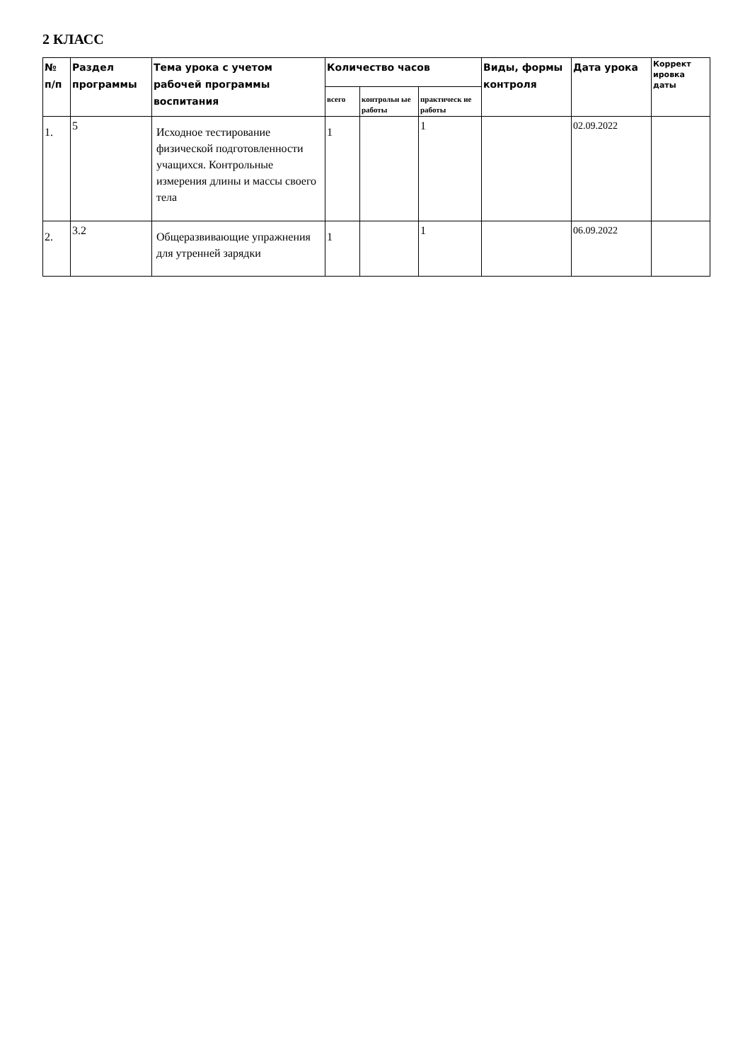2 КЛАСС
| № п/п | Раздел программы | Тема урока с учетом рабочей программы воспитания | Количество часов | | | Виды, формы контроля | Дата урока | Коррект ировка даты |
| --- | --- | --- | --- | --- | --- | --- | --- | --- |
| | | | всего | контрольн ые работы | практическ ие работы | | | |
| 1. | 5 | Исходное тестирование физической подготовленности учащихся. Контрольные измерения длины и массы своего тела | 1 | | 1 | | 02.09.2022 | |
| 2. | 3.2 | Общеразвивающие упражнения для утренней зарядки | 1 | | 1 | | 06.09.2022 | |